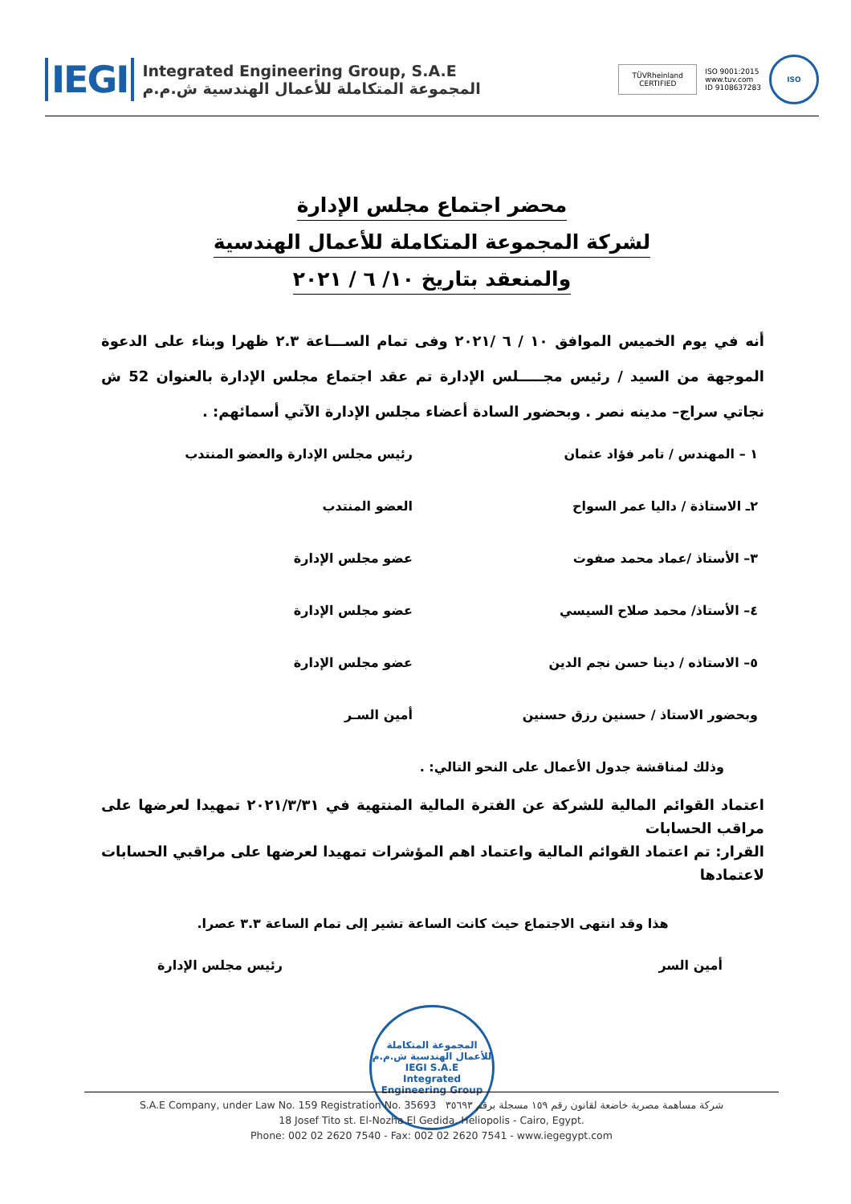IEGI
Integrated Engineering Group, S.A.E
المجموعة المتكاملة للأعمال الهندسية ش.م.م
TÜVRheinland CERTIFIED
ISO 9001:2015
www.tuv.com
ID 9108637283
ISO
محضر اجتماع مجلس الإدارة
لشركة المجموعة المتكاملة للأعمال الهندسية
والمنعقد بتاريخ ١٠/ ٦ / ٢٠٢١
أنه في يوم الخميس الموافق ١٠ / ٦ /٢٠٢١ وفى تمام الســـاعة ٢.٣ ظهرا وبناء على الدعوة الموجهة من السيد / رئيس مجـــــلس الإدارة تم عقد اجتماع مجلس الإدارة بالعنوان 52 ش نجاتي سراج– مدينه نصر . وبحضور السادة أعضاء مجلس الإدارة الآتي أسمائهم: .
١ – المهندس / تامر فؤاد عثمان رئيس مجلس الإدارة والعضو المنتدب
٢ـ الاستاذة / داليا عمر السواح العضو المنتدب
٣– الأستاذ /عماد محمد صفوت عضو مجلس الإدارة
٤– الأستاذ/ محمد صلاح السيسي عضو مجلس الإدارة
٥– الاستاذه / دينا حسن نجم الدين عضو مجلس الإدارة
وبحضور الاستاذ / حسنين رزق حسنين أمين السـر
وذلك لمناقشة جدول الأعمال على النحو التالي: .
اعتماد القوائم المالية للشركة عن الفترة المالية المنتهية في ٢٠٢١/٣/٣١ تمهيدا لعرضها على مراقب الحسابات
القرار: تم اعتماد القوائم المالية واعتماد اهم المؤشرات تمهيدا لعرضها على مراقبي الحسابات لاعتمادها
هذا وقد انتهى الاجتماع حيث كانت الساعة تشير إلى تمام الساعة ٣.٣ عصرا.
أمين السر رئيس مجلس الإدارة
المجموعة المتكاملة للأعمال الهندسية ش.م.م
IEGI S.A.E
Integrated Engineering Group
S.A.E Company, under Law No. 159 Registration No. 35693 شركة مساهمة مصرية خاضعة لقانون رقم ١٥٩ مسجلة برقم ٣٥٦٩٣
18 Josef Tito st. El-Nozha El Gedida. Heliopolis - Cairo, Egypt.
Phone: 002 02 2620 7540 - Fax: 002 02 2620 7541 - www.iegegypt.com